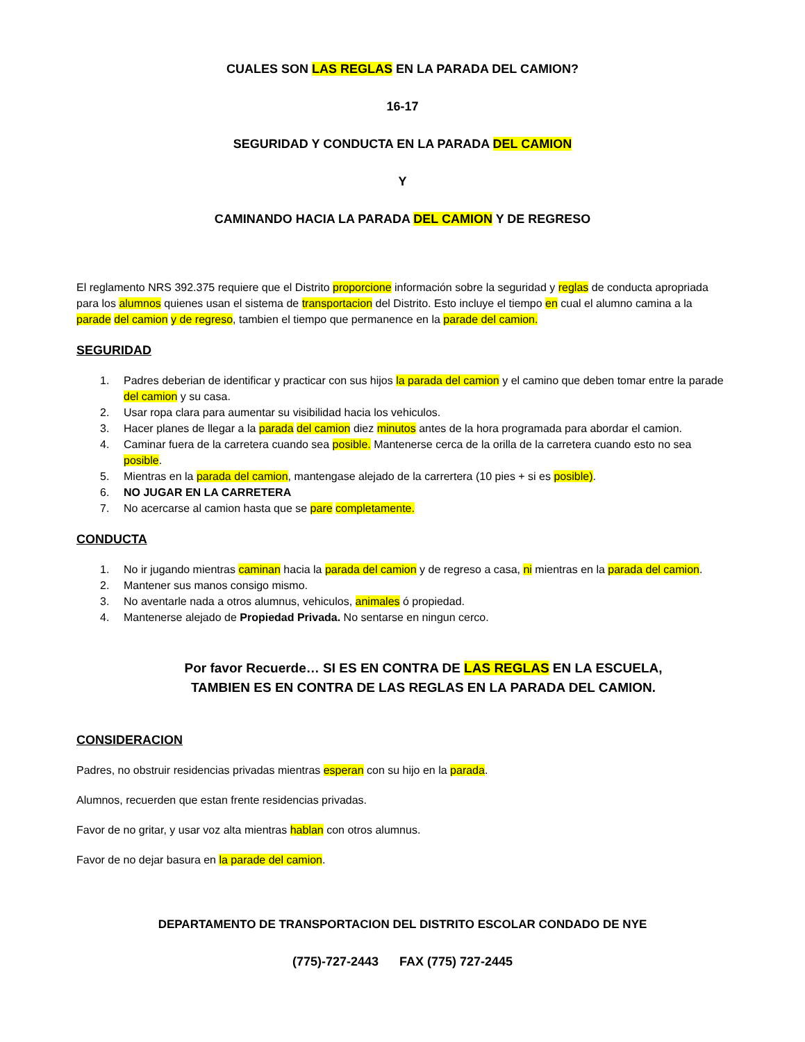CUALES SON LAS REGLAS EN LA PARADA DEL CAMION?
16-17
SEGURIDAD Y CONDUCTA EN LA PARADA DEL CAMION
Y
CAMINANDO HACIA LA PARADA DEL CAMION Y DE REGRESO
El reglamento NRS 392.375 requiere que el Distrito proporcione información sobre la seguridad y reglas de conducta apropriada para los alumnos quienes usan el sistema de transportacion del Distrito. Esto incluye el tiempo en cual el alumno camina a la parade del camion y de regreso, tambien el tiempo que permanence en la parade del camion.
SEGURIDAD
1. Padres deberian de identificar y practicar con sus hijos la parada del camion y el camino que deben tomar entre la parade del camion y su casa.
2. Usar ropa clara para aumentar su visibilidad hacia los vehiculos.
3. Hacer planes de llegar a la parada del camion diez minutos antes de la hora programada para abordar el camion.
4. Caminar fuera de la carretera cuando sea posible. Mantenerse cerca de la orilla de la carretera cuando esto no sea posible.
5. Mientras en la parada del camion, mantengase alejado de la carrertera (10 pies + si es posible).
6. NO JUGAR EN LA CARRETERA
7. No acercarse al camion hasta que se pare completamente.
CONDUCTA
1. No ir jugando mientras caminan hacia la parada del camion y de regreso a casa, ni mientras en la parada del camion.
2. Mantener sus manos consigo mismo.
3. No aventarle nada a otros alumnus, vehiculos, animales ó propiedad.
4. Mantenerse alejado de Propiedad Privada. No sentarse en ningun cerco.
Por favor Recuerde… SI ES EN CONTRA DE LAS REGLAS EN LA ESCUELA,
TAMBIEN ES EN CONTRA DE LAS REGLAS EN LA PARADA DEL CAMION.
CONSIDERACION
Padres, no obstruir residencias privadas mientras esperan con su hijo en la parada.
Alumnos, recuerden que estan frente residencias privadas.
Favor de no gritar, y usar voz alta mientras hablan con otros alumnus.
Favor de no dejar basura en la parade del camion.
DEPARTAMENTO DE TRANSPORTACION DEL DISTRITO ESCOLAR CONDADO DE NYE
(775)-727-2443 FAX (775) 727-2445